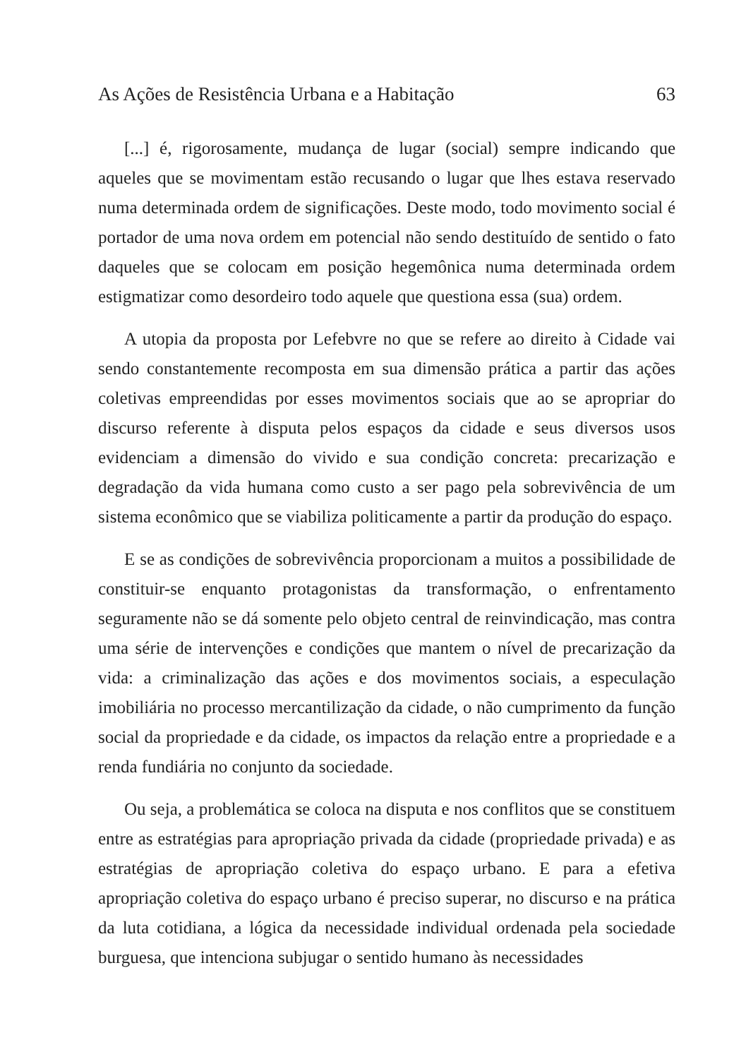As Ações de Resistência Urbana e a Habitação 63
[...] é, rigorosamente, mudança de lugar (social) sempre indicando que aqueles que se movimentam estão recusando o lugar que lhes estava reservado numa determinada ordem de significações. Deste modo, todo movimento social é portador de uma nova ordem em potencial não sendo destituído de sentido o fato daqueles que se colocam em posição hegemônica numa determinada ordem estigmatizar como desordeiro todo aquele que questiona essa (sua) ordem.
A utopia da proposta por Lefebvre no que se refere ao direito à Cidade vai sendo constantemente recomposta em sua dimensão prática a partir das ações coletivas empreendidas por esses movimentos sociais que ao se apropriar do discurso referente à disputa pelos espaços da cidade e seus diversos usos evidenciam a dimensão do vivido e sua condição concreta: precarização e degradação da vida humana como custo a ser pago pela sobrevivência de um sistema econômico que se viabiliza politicamente a partir da produção do espaço.
E se as condições de sobrevivência proporcionam a muitos a possibilidade de constituir-se enquanto protagonistas da transformação, o enfrentamento seguramente não se dá somente pelo objeto central de reinvindicação, mas contra uma série de intervenções e condições que mantem o nível de precarização da vida: a criminalização das ações e dos movimentos sociais, a especulação imobiliária no processo mercantilização da cidade, o não cumprimento da função social da propriedade e da cidade, os impactos da relação entre a propriedade e a renda fundiária no conjunto da sociedade.
Ou seja, a problemática se coloca na disputa e nos conflitos que se constituem entre as estratégias para apropriação privada da cidade (propriedade privada) e as estratégias de apropriação coletiva do espaço urbano. E para a efetiva apropriação coletiva do espaço urbano é preciso superar, no discurso e na prática da luta cotidiana, a lógica da necessidade individual ordenada pela sociedade burguesa, que intenciona subjugar o sentido humano às necessidades